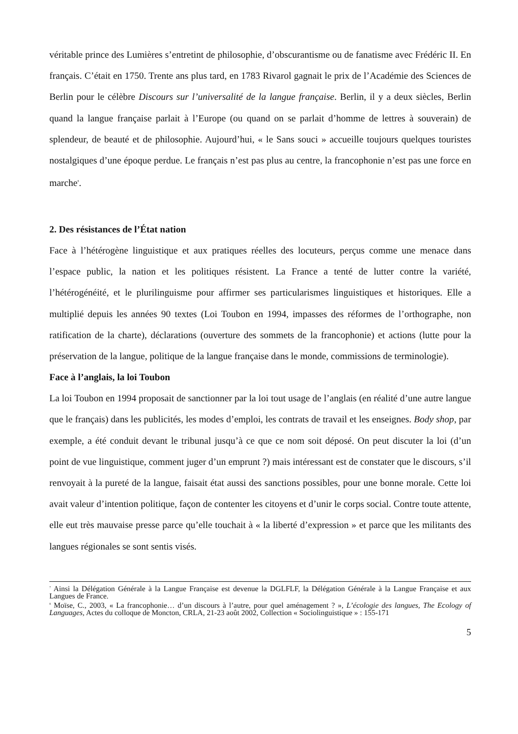véritable prince des Lumières s’entretint de philosophie, d’obscurantisme ou de fanatisme avec Frédéric II. En français. C’était en 1750. Trente ans plus tard, en 1783 Rivarol gagnait le prix de l’Académie des Sciences de Berlin pour le célèbre Discours sur l’universalité de la langue française. Berlin, il y a deux siècles, Berlin quand la langue française parlait à l’Europe (ou quand on se parlait d’homme de lettres à souverain) de splendeur, de beauté et de philosophie. Aujourd’hui, « le Sans souci » accueille toujours quelques touristes nostalgiques d’une époque perdue. Le français n’est pas plus au centre, la francophonie n’est pas une force en marche<sup>8</sup>.
2. Des résistances de l’État nation
Face à l’hétérogène linguistique et aux pratiques réelles des locuteurs, perçus comme une menace dans l’espace public, la nation et les politiques résistent. La France a tenté de lutter contre la variété, l’hétérogénéité, et le plurilinguisme pour affirmer ses particularismes linguistiques et historiques. Elle a multiplié depuis les années 90 textes (Loi Toubon en 1994, impasses des réformes de l’orthographe, non ratification de la charte), déclarations (ouverture des sommets de la francophonie) et actions (lutte pour la préservation de la langue, politique de la langue française dans le monde, commissions de terminologie).
Face à l’anglais, la loi Toubon
La loi Toubon en 1994 proposait de sanctionner par la loi tout usage de l’anglais (en réalité d’une autre langue que le français) dans les publicités, les modes d’emploi, les contrats de travail et les enseignes. Body shop, par exemple, a été conduit devant le tribunal jusqu’à ce que ce nom soit déposé. On peut discuter la loi (d’un point de vue linguistique, comment juger d’un emprunt ?) mais intéressant est de constater que le discours, s’il renvoyait à la pureté de la langue, faisait état aussi des sanctions possibles, pour une bonne morale. Cette loi avait valeur d’intention politique, façon de contenter les citoyens et d’unir le corps social. Contre toute attente, elle eut très mauvaise presse parce qu’elle touchait à « la liberté d’expression » et parce que les militants des langues régionales se sont sentis visés.
<sup>7</sup> Ainsi la Délégation Générale à la Langue Française est devenue la DGLFLF, la Délégation Générale à la Langue Française et aux Langues de France.
<sup>8</sup> Moïse, C., 2003, « La francophonie… d’un discours à l’autre, pour quel aménagement ? », L’écologie des langues, The Ecology of Languages, Actes du colloque de Moncton, CRLA, 21-23 août 2002, Collection « Sociolinguistique » : 155-171
5